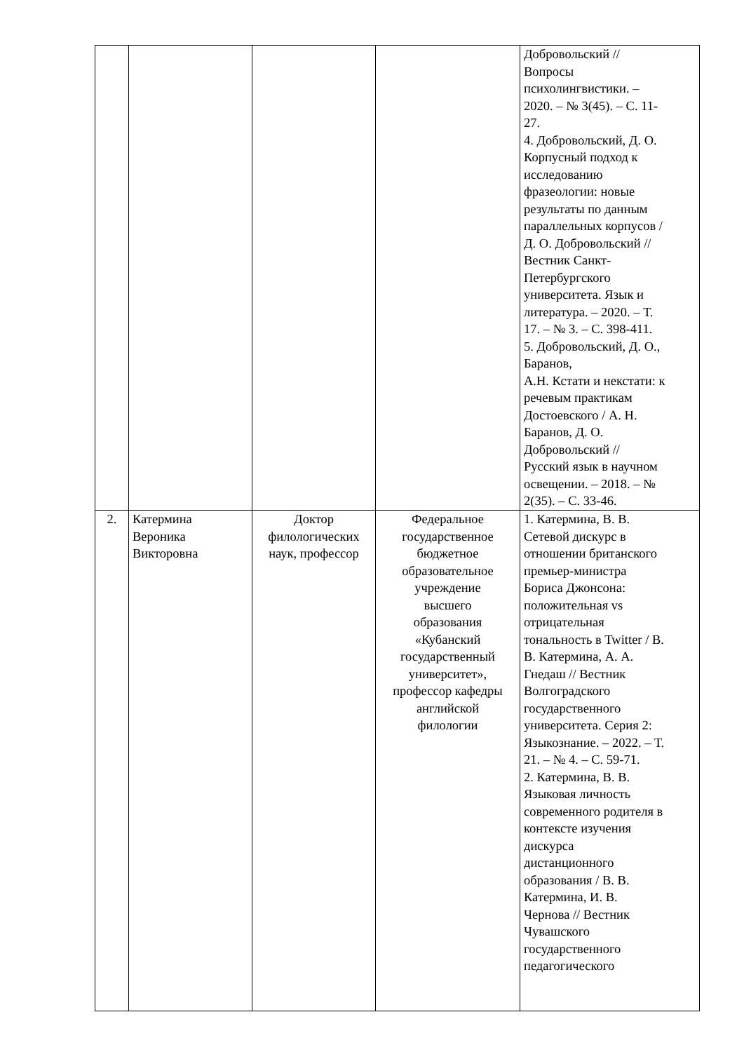| | | | | Добровольский // Вопросы психолингвистики. – 2020. – № 3(45). – С. 11- 27. 4. Добровольский, Д. О. Корпусный подход к исследованию фразеологии: новые результаты по данным параллельных корпусов / Д. О. Добровольский // Вестник Санкт- Петербургского университета. Язык и литература. – 2020. – Т. 17. – № 3. – С. 398-411. 5. Добровольский, Д. О., Баранов, А.Н. Кстати и некстати: к речевым практикам Достоевского / А. Н. Баранов, Д. О. Добровольский // Русский язык в научном освещении. – 2018. – № 2(35). – С. 33-46. |
| 2. | Катермина Вероника Викторовна | Доктор филологических наук, профессор | Федеральное государственное бюджетное образовательное учреждение высшего образования «Кубанский государственный университет», профессор кафедры английской филологии | 1. Катермина, В. В. Сетевой дискурс в отношении британского премьер-министра Бориса Джонсона: положительная vs отрицательная тональность в Twitter / В. В. Катермина, А. А. Гнедаш // Вестник Волгоградского государственного университета. Серия 2: Языкознание. – 2022. – Т. 21. – № 4. – С. 59-71. 2. Катермина, В. В. Языковая личность современного родителя в контексте изучения дискурса дистанционного образования / В. В. Катермина, И. В. Чернова // Вестник Чувашского государственного педагогического |